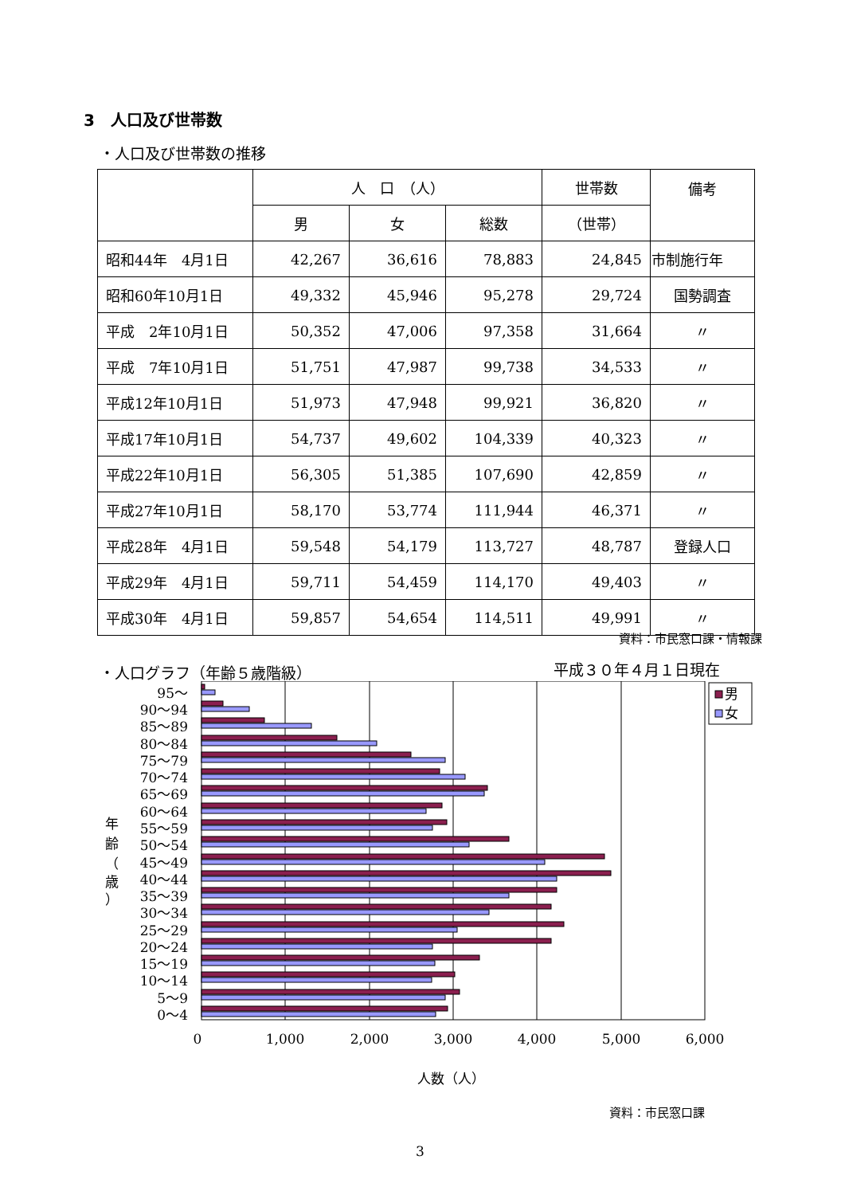3　人口及び世帯数
・人口及び世帯数の推移
| | 人 口 （人） | | | 世帯数 | 備考 |
| --- | --- | --- | --- | --- | --- |
| | 男 | 女 | 総数 | （世帯） | |
| 昭和44年 4月1日 | 42,267 | 36,616 | 78,883 | 24,845 | 市制施行年 |
| 昭和60年10月1日 | 49,332 | 45,946 | 95,278 | 29,724 | 国勢調査 |
| 平成 2年10月1日 | 50,352 | 47,006 | 97,358 | 31,664 | 〃 |
| 平成 7年10月1日 | 51,751 | 47,987 | 99,738 | 34,533 | 〃 |
| 平成12年10月1日 | 51,973 | 47,948 | 99,921 | 36,820 | 〃 |
| 平成17年10月1日 | 54,737 | 49,602 | 104,339 | 40,323 | 〃 |
| 平成22年10月1日 | 56,305 | 51,385 | 107,690 | 42,859 | 〃 |
| 平成27年10月1日 | 58,170 | 53,774 | 111,944 | 46,371 | 〃 |
| 平成28年 4月1日 | 59,548 | 54,179 | 113,727 | 48,787 | 登録人口 |
| 平成29年 4月1日 | 59,711 | 54,459 | 114,170 | 49,403 | 〃 |
| 平成30年 4月1日 | 59,857 | 54,654 | 114,511 | 49,991 | 〃 |
資料：市民窓口課・情報課
・人口グラフ（年齢５歳階級） 平成３０年４月１日現在
95～
90～94
85～89
80～84
75～79
70～74
65～69
60～64
55～59
50～54
45～49
40～44
35～39
30～34
25～29
20～24
15～19
10～14
5～9
0～4
年
齢
（
歳
）
0
1,000
2,000
3,000
4,000
5,000
6,000
人数（人）
男
女
資料：市民窓口課
3